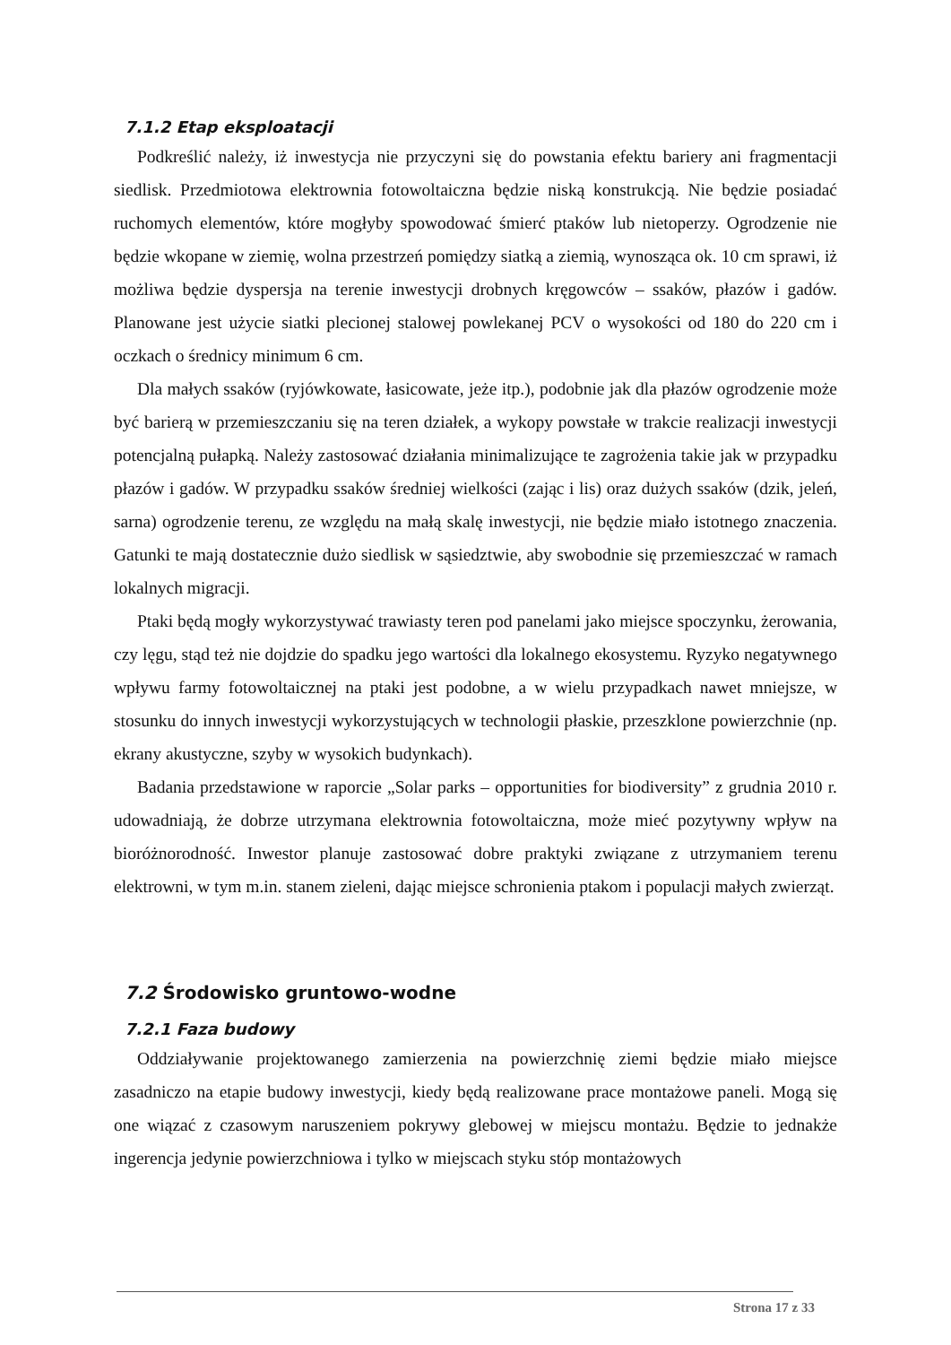7.1.2 Etap eksploatacji
Podkreślić należy, iż inwestycja nie przyczyni się do powstania efektu bariery ani fragmentacji siedlisk. Przedmiotowa elektrownia fotowoltaiczna będzie niską konstrukcją. Nie będzie posiadać ruchomych elementów, które mogłyby spowodować śmierć ptaków lub nietoperzy. Ogrodzenie nie będzie wkopane w ziemię, wolna przestrzeń pomiędzy siatką a ziemią, wynosząca ok. 10 cm sprawi, iż możliwa będzie dyspersja na terenie inwestycji drobnych kręgowców – ssaków, płazów i gadów. Planowane jest użycie siatki plecionej stalowej powlekanej PCV o wysokości od 180 do 220 cm i oczkach o średnicy minimum 6 cm.
Dla małych ssaków (ryjówkowate, łasicowate, jeże itp.), podobnie jak dla płazów ogrodzenie może być barierą w przemieszczaniu się na teren działek, a wykopy powstałe w trakcie realizacji inwestycji potencjalną pułapką. Należy zastosować działania minimalizujące te zagrożenia takie jak w przypadku płazów i gadów. W przypadku ssaków średniej wielkości (zając i lis) oraz dużych ssaków (dzik, jeleń, sarna) ogrodzenie terenu, ze względu na małą skalę inwestycji, nie będzie miało istotnego znaczenia. Gatunki te mają dostatecznie dużo siedlisk w sąsiedztwie, aby swobodnie się przemieszczać w ramach lokalnych migracji.
Ptaki będą mogły wykorzystywać trawiasty teren pod panelami jako miejsce spoczynku, żerowania, czy lęgu, stąd też nie dojdzie do spadku jego wartości dla lokalnego ekosystemu. Ryzyko negatywnego wpływu farmy fotowoltaicznej na ptaki jest podobne, a w wielu przypadkach nawet mniejsze, w stosunku do innych inwestycji wykorzystujących w technologii płaskie, przeszklone powierzchnie (np. ekrany akustyczne, szyby w wysokich budynkach).
Badania przedstawione w raporcie „Solar parks – opportunities for biodiversity” z grudnia 2010 r. udowadniają, że dobrze utrzymana elektrownia fotowoltaiczna, może mieć pozytywny wpływ na bioróżnorodność. Inwestor planuje zastosować dobre praktyki związane z utrzymaniem terenu elektrowni, w tym m.in. stanem zieleni, dając miejsce schronienia ptakom i populacji małych zwierząt.
7.2 Środowisko gruntowo-wodne
7.2.1 Faza budowy
Oddziaływanie projektowanego zamierzenia na powierzchnię ziemi będzie miało miejsce zasadniczo na etapie budowy inwestycji, kiedy będą realizowane prace montażowe paneli. Mogą się one wiązać z czasowym naruszeniem pokrywy glebowej w miejscu montażu. Będzie to jednakże ingerencja jedynie powierzchniowa i tylko w miejscach styku stóp montażowych
Strona 17 z 33